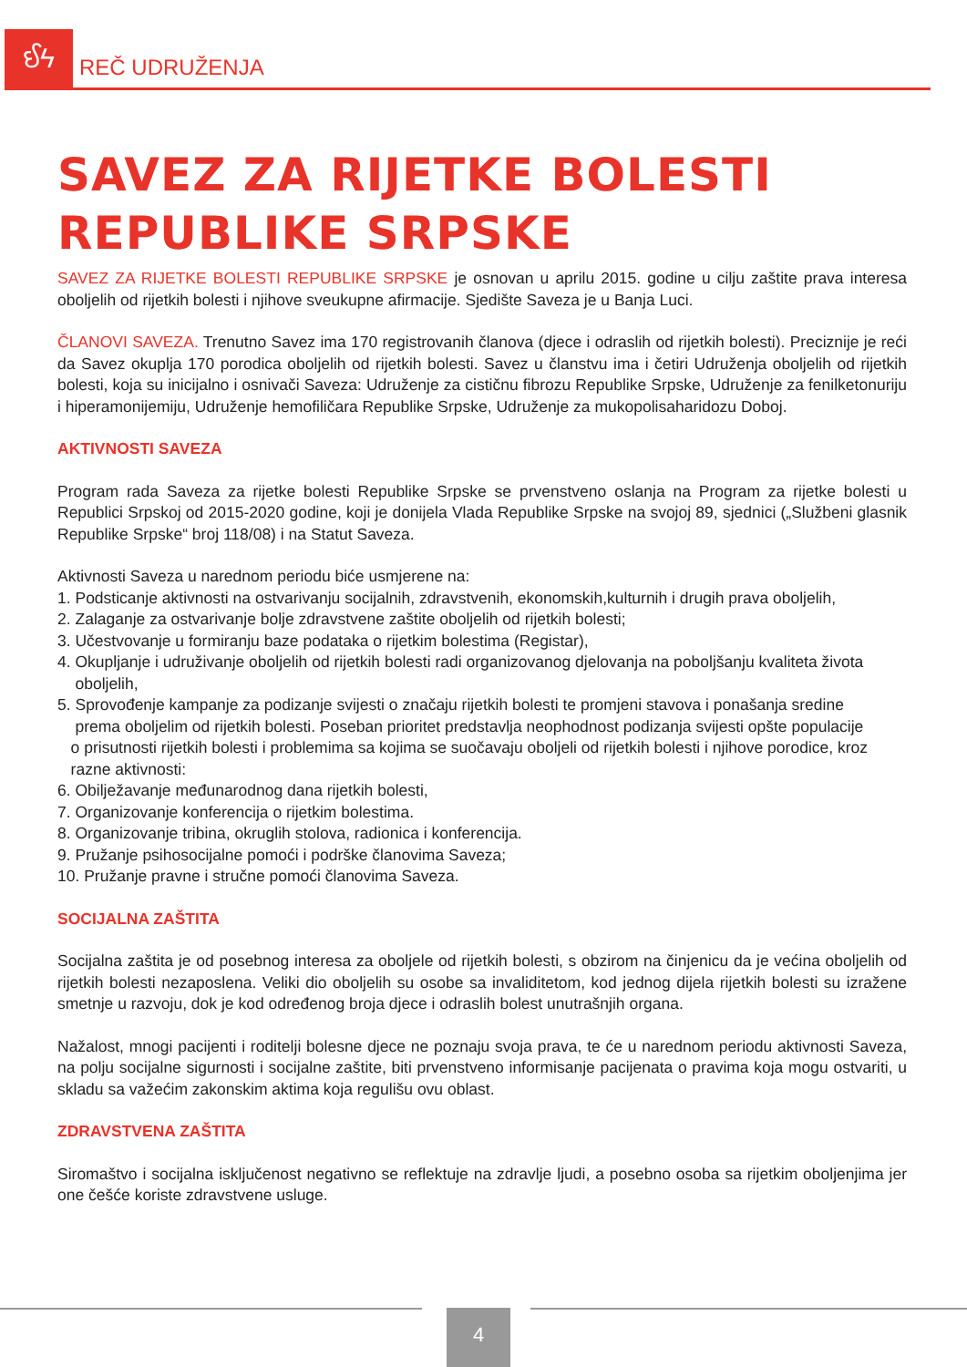ઈϟ
REČ UDRUŽENJA
SAVEZ ZA RIJETKE BOLESTI
REPUBLIKE SRPSKE
SAVEZ ZA RIJETKE BOLESTI REPUBLIKE SRPSKE je osnovan u aprilu 2015. godine u cilju zaštite prava interesa oboljelih od rijetkih bolesti i njihove sveukupne afirmacije. Sjedište Saveza je u Banja Luci.
ČLANOVI SAVEZA. Trenutno Savez ima 170 registrovanih članova (djece i odraslih od rijetkih bolesti). Preciznije je reći da Savez okuplja 170 porodica oboljelih od rijetkih bolesti. Savez u članstvu ima i četiri Udruženja oboljelih od rijetkih bolesti, koja su inicijalno i osnivači Saveza: Udruženje za cističnu fibrozu Republike Srpske, Udruženje za fenilketonuriju i hiperamonijemiju, Udruženje hemofiličara Republike Srpske, Udruženje za mukopolisaharidozu Doboj.
AKTIVNOSTI SAVEZA
Program rada Saveza za rijetke bolesti Republike Srpske se prvenstveno oslanja na Program za rijetke bolesti u Republici Srpskoj od 2015-2020 godine, koji je donijela Vlada Republike Srpske na svojoj 89, sjednici („Službeni glasnik Republike Srpske“ broj 118/08) i na Statut Saveza.
Aktivnosti Saveza u narednom periodu biće usmjerene na:
1. Podsticanje aktivnosti na ostvarivanju socijalnih, zdravstvenih, ekonomskih,kulturnih i drugih prava oboljelih,
2. Zalaganje za ostvarivanje bolje zdravstvene zaštite oboljelih od rijetkih bolesti;
3. Učestvovanje u formiranju baze podataka o rijetkim bolestima (Registar),
4. Okupljanje i udruživanje oboljelih od rijetkih bolesti radi organizovanog djelovanja na poboljšanju kvaliteta života
oboljelih,
5. Sprovođenje kampanje za podizanje svijesti o značaju rijetkih bolesti te promjeni stavova i ponašanja sredine
prema oboljelim od rijetkih bolesti. Poseban prioritet predstavlja neophodnost podizanja svijesti opšte populacije
o prisutnosti rijetkih bolesti i problemima sa kojima se suočavaju oboljeli od rijetkih bolesti i njihove porodice, kroz
razne aktivnosti:
6. Obilježavanje međunarodnog dana rijetkih bolesti,
7. Organizovanje konferencija o rijetkim bolestima.
8. Organizovanje tribina, okruglih stolova, radionica i konferencija.
9. Pružanje psihosocijalne pomoći i podrške članovima Saveza;
10. Pružanje pravne i stručne pomoći članovima Saveza.
SOCIJALNA ZAŠTITA
Socijalna zaštita je od posebnog interesa za oboljele od rijetkih bolesti, s obzirom na činjenicu da je većina oboljelih od rijetkih bolesti nezaposlena. Veliki dio oboljelih su osobe sa invaliditetom, kod jednog dijela rijetkih bolesti su izražene smetnje u razvoju, dok je kod određenog broja djece i odraslih bolest unutrašnjih organa.
Nažalost, mnogi pacijenti i roditelji bolesne djece ne poznaju svoja prava, te će u narednom periodu aktivnosti Saveza, na polju socijalne sigurnosti i socijalne zaštite, biti prvenstveno informisanje pacijenata o pravima koja mogu ostvariti, u skladu sa važećim zakonskim aktima koja regulišu ovu oblast.
ZDRAVSTVENA ZAŠTITA
Siromaštvo i socijalna isključenost negativno se reflektuje na zdravlje ljudi, a posebno osoba sa rijetkim oboljenjima jer one češće koriste zdravstvene usluge.
4